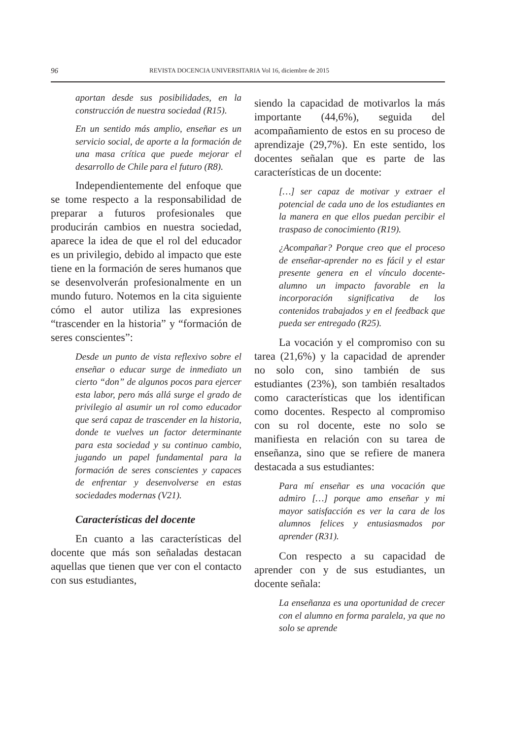96 REVISTA DOCENCIA UNIVERSITARIA Vol 16, diciembre de 2015
aportan desde sus posibilidades, en la construcción de nuestra sociedad (R15).
En un sentido más amplio, enseñar es un servicio social, de aporte a la formación de una masa crítica que puede mejorar el desarrollo de Chile para el futuro (R8).
Independientemente del enfoque que se tome respecto a la responsabilidad de preparar a futuros profesionales que producirán cambios en nuestra sociedad, aparece la idea de que el rol del educador es un privilegio, debido al impacto que este tiene en la formación de seres humanos que se desenvolverán profesionalmente en un mundo futuro. Notemos en la cita siguiente cómo el autor utiliza las expresiones “trascender en la historia” y “formación de seres conscientes”:
Desde un punto de vista reflexivo sobre el enseñar o educar surge de inmediato un cierto “don” de algunos pocos para ejercer esta labor, pero más allá surge el grado de privilegio al asumir un rol como educador que será capaz de trascender en la historia, donde te vuelves un factor determinante para esta sociedad y su continuo cambio, jugando un papel fundamental para la formación de seres conscientes y capaces de enfrentar y desenvolverse en estas sociedades modernas (V21).
Características del docente
En cuanto a las características del docente que más son señaladas destacan aquellas que tienen que ver con el contacto con sus estudiantes,
siendo la capacidad de motivarlos la más importante (44,6%), seguida del acompañamiento de estos en su proceso de aprendizaje (29,7%). En este sentido, los docentes señalan que es parte de las características de un docente:
[…] ser capaz de motivar y extraer el potencial de cada uno de los estudiantes en la manera en que ellos puedan percibir el traspaso de conocimiento (R19).
¿Acompañar? Porque creo que el proceso de enseñar-aprender no es fácil y el estar presente genera en el vínculo docente-alumno un impacto favorable en la incorporación significativa de los contenidos trabajados y en el feedback que pueda ser entregado (R25).
La vocación y el compromiso con su tarea (21,6%) y la capacidad de aprender no solo con, sino también de sus estudiantes (23%), son también resaltados como características que los identifican como docentes. Respecto al compromiso con su rol docente, este no solo se manifiesta en relación con su tarea de enseñanza, sino que se refiere de manera destacada a sus estudiantes:
Para mí enseñar es una vocación que admiro […] porque amo enseñar y mi mayor satisfacción es ver la cara de los alumnos felices y entusiasmados por aprender (R31).
Con respecto a su capacidad de aprender con y de sus estudiantes, un docente señala:
La enseñanza es una oportunidad de crecer con el alumno en forma paralela, ya que no solo se aprende